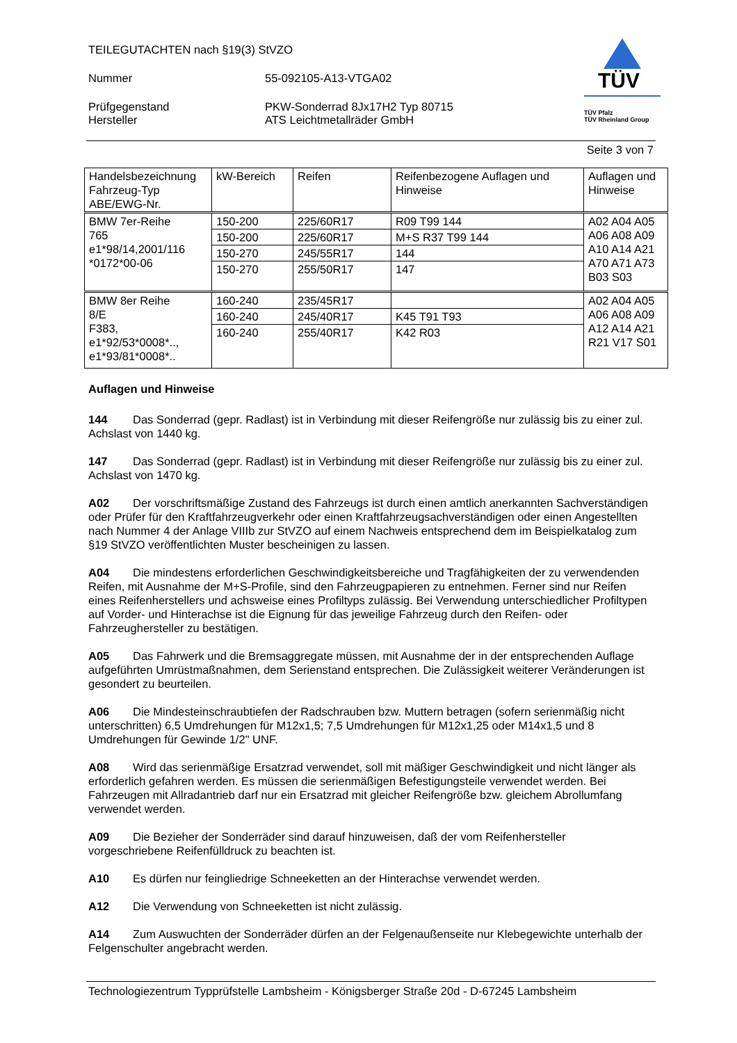TÜV
TÜV Pfalz
TÜV Rheinland Group
TEILEGUTACHTEN nach §19(3) StVZO
Nummer 55-092105-A13-VTGA02
Prüfgegenstand PKW-Sonderrad 8Jx17H2 Typ 80715
Hersteller ATS Leichtmetallräder GmbH
Seite 3 von 7
| Handelsbezeichnung Fahrzeug-Typ ABE/EWG-Nr. | kW-Bereich | Reifen | Reifenbezogene Auflagen und Hinweise | Auflagen und Hinweise |
| --- | --- | --- | --- | --- |
| BMW 7er-Reihe 765 e1*98/14,2001/116 *0172*00-06 | 150-200 | 225/60R17 | R09 T99 144 | A02 A04 A05 A06 A08 A09 A10 A14 A21 A70 A71 A73 B03 S03 |
| | 150-200 | 225/60R17 | M+S R37 T99 144 | |
| | 150-270 | 245/55R17 | 144 | |
| | 150-270 | 255/50R17 | 147 | |
| BMW 8er Reihe 8/E F383, e1*92/53*0008*.., e1*93/81*0008*.. | 160-240 | 235/45R17 | | A02 A04 A05 A06 A08 A09 A12 A14 A21 R21 V17 S01 |
| | 160-240 | 245/40R17 | K45 T91 T93 | |
| | 160-240 | 255/40R17 | K42 R03 | |
Auflagen und Hinweise
144 Das Sonderrad (gepr. Radlast) ist in Verbindung mit dieser Reifengröße nur zulässig bis zu einer zul. Achslast von 1440 kg.
147 Das Sonderrad (gepr. Radlast) ist in Verbindung mit dieser Reifengröße nur zulässig bis zu einer zul. Achslast von 1470 kg.
A02 Der vorschriftsmäßige Zustand des Fahrzeugs ist durch einen amtlich anerkannten Sachverständigen oder Prüfer für den Kraftfahrzeugverkehr oder einen Kraftfahrzeugsachverständigen oder einen Angestellten nach Nummer 4 der Anlage VIIIb zur StVZO auf einem Nachweis entsprechend dem im Beispielkatalog zum §19 StVZO veröffentlichten Muster bescheinigen zu lassen.
A04 Die mindestens erforderlichen Geschwindigkeitsbereiche und Tragfähigkeiten der zu verwendenden Reifen, mit Ausnahme der M+S-Profile, sind den Fahrzeugpapieren zu entnehmen. Ferner sind nur Reifen eines Reifenherstellers und achsweise eines Profiltyps zulässig. Bei Verwendung unterschiedlicher Profiltypen auf Vorder- und Hinterachse ist die Eignung für das jeweilige Fahrzeug durch den Reifen- oder Fahrzeughersteller zu bestätigen.
A05 Das Fahrwerk und die Bremsaggregate müssen, mit Ausnahme der in der entsprechenden Auflage aufgeführten Umrüstmaßnahmen, dem Serienstand entsprechen. Die Zulässigkeit weiterer Veränderungen ist gesondert zu beurteilen.
A06 Die Mindesteinschraubtiefen der Radschrauben bzw. Muttern betragen (sofern serienmäßig nicht unterschritten) 6,5 Umdrehungen für M12x1,5; 7,5 Umdrehungen für M12x1,25 oder M14x1,5 und 8 Umdrehungen für Gewinde 1/2" UNF.
A08 Wird das serienmäßige Ersatzrad verwendet, soll mit mäßiger Geschwindigkeit und nicht länger als erforderlich gefahren werden. Es müssen die serienmäßigen Befestigungsteile verwendet werden. Bei Fahrzeugen mit Allradantrieb darf nur ein Ersatzrad mit gleicher Reifengröße bzw. gleichem Abrollumfang verwendet werden.
A09 Die Bezieher der Sonderräder sind darauf hinzuweisen, daß der vom Reifenhersteller vorgeschriebene Reifenfülldruck zu beachten ist.
A10 Es dürfen nur feingliedrige Schneeketten an der Hinterachse verwendet werden.
A12 Die Verwendung von Schneeketten ist nicht zulässig.
A14 Zum Auswuchten der Sonderräder dürfen an der Felgenaußenseite nur Klebegewichte unterhalb der Felgenschulter angebracht werden.
Technologiezentrum Typprüfstelle Lambsheim - Königsberger Straße 20d - D-67245 Lambsheim